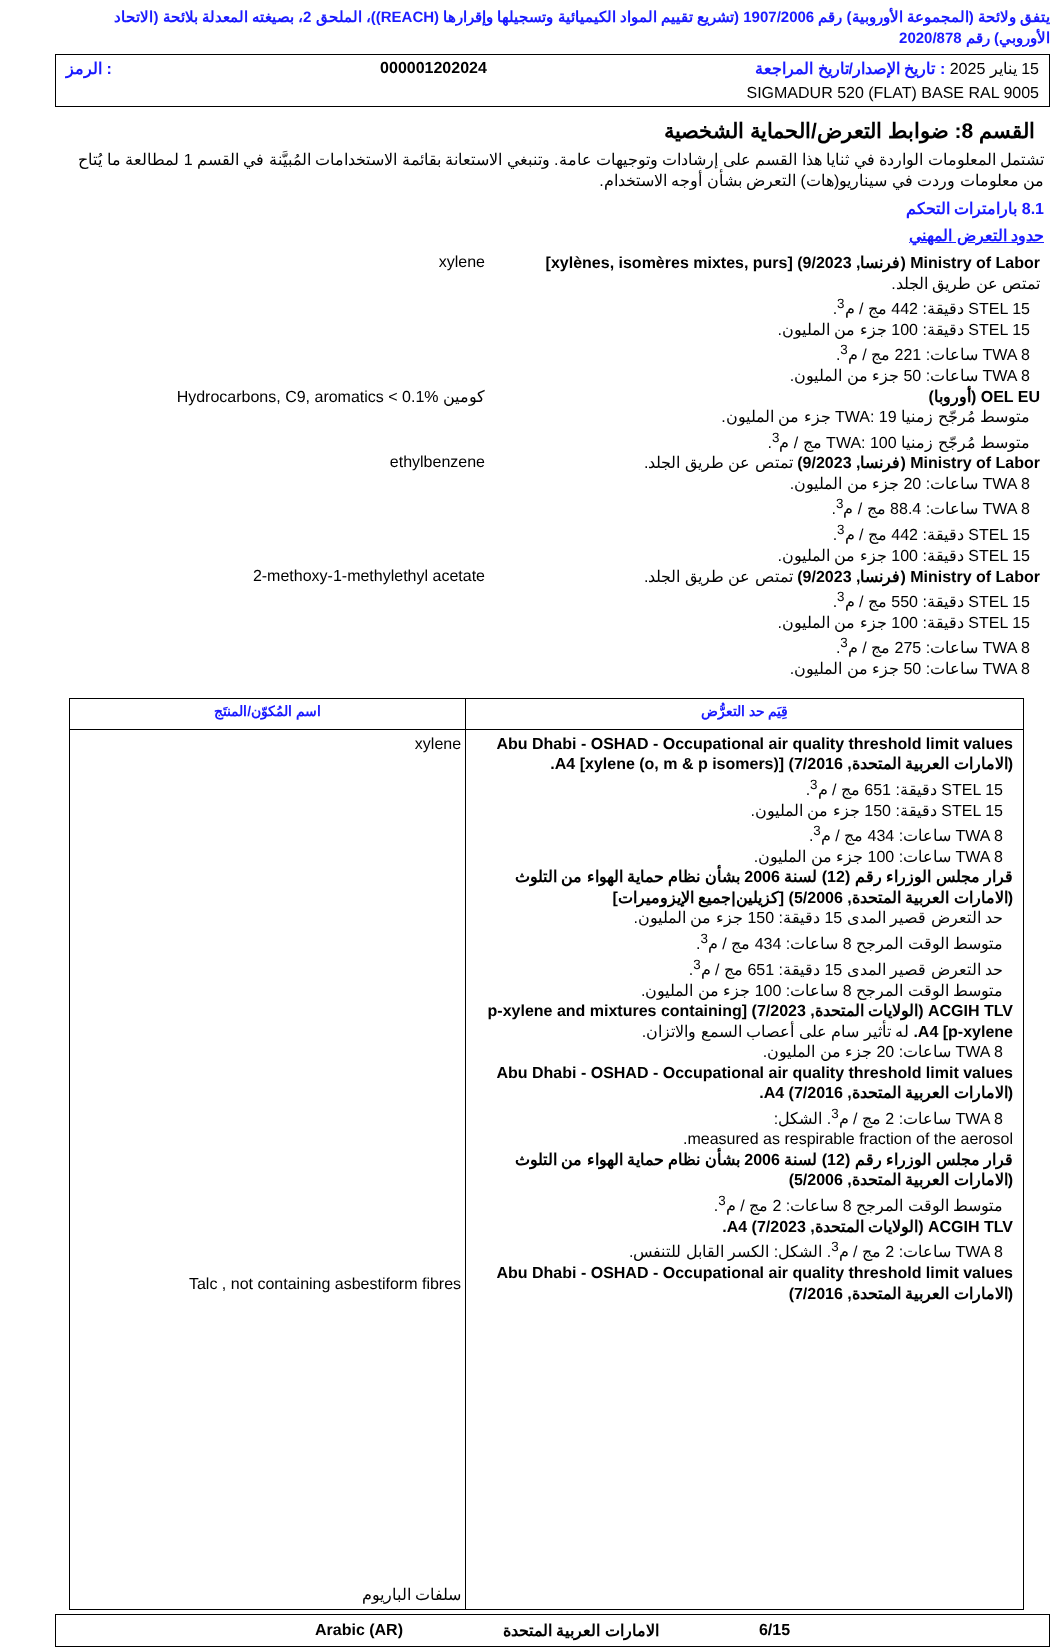يتفق ولائحة (المجموعة الأوروبية) رقم 1907/2006 (تشريع تقييم المواد الكيميائية وتسجيلها وإقرارها (REACH))، الملحق 2، بصيغته المعدلة بلائحة (الاتحاد الأوروبي) رقم 2020/878
15 يناير 2025 : تاريخ الإصدار/تاريخ المراجعة 000001202024: الرمز
SIGMADUR 520 (FLAT) BASE RAL 9005
القسم 8: ضوابط التعرض/الحماية الشخصية
تشتمل المعلومات الواردة في ثنايا هذا القسم على إرشادات وتوجيهات عامة. وتنبغي الاستعانة بقائمة الاستخدامات المُبيَّنة في القسم 1 لمطالعة ما يُتاح من معلومات وردت في سيناريو(هات) التعرض بشأن أوجه الاستخدام.
8.1 بارامترات التحكم
حدود التعرض المهني
Ministry of Labor (فرنسا, 9/2023) [xylènes, isomères mixtes, purs]
تمتص عن طريق الجلد.
STEL 15 دقيقة: 442 مج / م<sup>3</sup>.
STEL 15 دقيقة: 100 جزء من المليون.
TWA 8 ساعات: 221 مج / م<sup>3</sup>.
TWA 8 ساعات: 50 جزء من المليون.
xylene
OEL EU (أوروبا)
متوسط مُرجّح زمنيا TWA: 19 جزء من المليون.
متوسط مُرجّح زمنيا TWA: 100 مج / م<sup>3</sup>.
Hydrocarbons, C9, aromatics < 0.1% كومين
Ministry of Labor (فرنسا, 9/2023) تمتص عن طريق الجلد.
TWA 8 ساعات: 20 جزء من المليون.
TWA 8 ساعات: 88.4 مج / م<sup>3</sup>.
STEL 15 دقيقة: 442 مج / م<sup>3</sup>.
STEL 15 دقيقة: 100 جزء من المليون.
ethylbenzene
Ministry of Labor (فرنسا, 9/2023) تمتص عن طريق الجلد.
STEL 15 دقيقة: 550 مج / م<sup>3</sup>.
STEL 15 دقيقة: 100 جزء من المليون.
TWA 8 ساعات: 275 مج / م<sup>3</sup>.
TWA 8 ساعات: 50 جزء من المليون.
2-methoxy-1-methylethyl acetate
| قِيَم حد التعرُّض | اسم المُكوّن/المنتَج |
| --- | --- |
| Abu Dhabi - OSHAD - Occupational air quality threshold limit values (الامارات العربية المتحدة, 7/2016) [xylene (o, m & p isomers)] A4. STEL 15 دقيقة: 651 مج / م<sup>3</sup>. STEL 15 دقيقة: 150 جزء من المليون. TWA 8 ساعات: 434 مج / م<sup>3</sup>. TWA 8 ساعات: 100 جزء من المليون. قرار مجلس الوزراء رقم (12) لسنة 2006 بشأن نظام حماية الهواء من التلوث (الامارات العربية المتحدة, 5/2006) [كزيلين/جميع الإيزوميرات] حد التعرض قصير المدى 15 دقيقة: 150 جزء من المليون. متوسط الوقت المرجح 8 ساعات: 434 مج / م<sup>3</sup>. حد التعرض قصير المدى 15 دقيقة: 651 مج / م<sup>3</sup>. متوسط الوقت المرجح 8 ساعات: 100 جزء من المليون. ACGIH TLV (الولايات المتحدة, 7/2023) [p-xylene and mixtures containing p-xylene] A4. له تأثير سام على أعصاب السمع والاتزان. TWA 8 ساعات: 20 جزء من المليون. Abu Dhabi - OSHAD - Occupational air quality threshold limit values (الامارات العربية المتحدة, 7/2016) A4. TWA 8 ساعات: 2 مج / م<sup>3</sup>. الشكل: measured as respirable fraction of the aerosol. قرار مجلس الوزراء رقم (12) لسنة 2006 بشأن نظام حماية الهواء من التلوث (الامارات العربية المتحدة, 5/2006) متوسط الوقت المرجح 8 ساعات: 2 مج / م<sup>3</sup>. ACGIH TLV (الولايات المتحدة, 7/2023) A4. TWA 8 ساعات: 2 مج / م<sup>3</sup>. الشكل: الكسر القابل للتنفس. Abu Dhabi - OSHAD - Occupational air quality threshold limit values (الامارات العربية المتحدة, 7/2016) | xylene Talc , not containing asbestiform fibres سلفات الباريوم |
6/15 الامارات العربية المتحدة Arabic (AR)